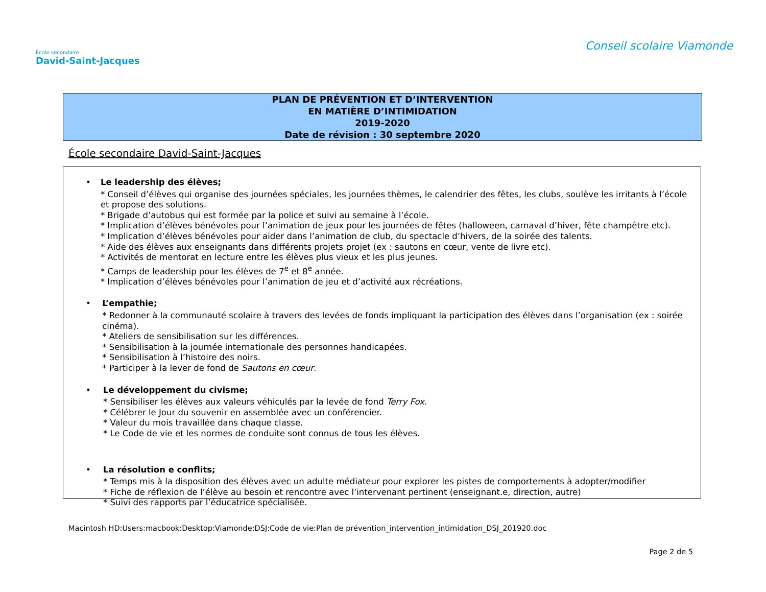École secondaire
David-Saint-Jacques
Conseil scolaire Viamonde
PLAN DE PRÉVENTION ET D’INTERVENTION
EN MATIÈRE D’INTIMIDATION
2019-2020
Date de révision : 30 septembre 2020
École secondaire David-Saint-Jacques
• Le leadership des élèves;
* Conseil d’élèves qui organise des journées spéciales, les journées thèmes, le calendrier des fêtes, les clubs, soulève les irritants à l’école et propose des solutions.
* Brigade d’autobus qui est formée par la police et suivi au semaine à l’école.
* Implication d’élèves bénévoles pour l’animation de jeux pour les journées de fêtes (halloween, carnaval d’hiver, fête champêtre etc).
* Implication d’élèves bénévoles pour aider dans l’animation de club, du spectacle d’hivers, de la soirée des talents.
* Aide des élèves aux enseignants dans différents projets projet (ex : sautons en cœur, vente de livre etc).
* Activités de mentorat en lecture entre les élèves plus vieux et les plus jeunes.
* Camps de leadership pour les élèves de 7<sup>e</sup> et 8<sup>e</sup> année.
* Implication d’élèves bénévoles pour l’animation de jeu et d’activité aux récréations.
• L’empathie;
* Redonner à la communauté scolaire à travers des levées de fonds impliquant la participation des élèves dans l’organisation (ex : soirée cinéma).
* Ateliers de sensibilisation sur les différences.
* Sensibilisation à la journée internationale des personnes handicapées.
* Sensibilisation à l’histoire des noirs.
* Participer à la lever de fond de Sautons en cœur.
• Le développement du civisme;
* Sensibiliser les élèves aux valeurs véhiculés par la levée de fond Terry Fox.
* Célébrer le Jour du souvenir en assemblée avec un conférencier.
* Valeur du mois travaillée dans chaque classe.
* Le Code de vie et les normes de conduite sont connus de tous les élèves.
• La résolution e conflits;
* Temps mis à la disposition des élèves avec un adulte médiateur pour explorer les pistes de comportements à adopter/modifier
* Fiche de réflexion de l’élève au besoin et rencontre avec l’intervenant pertinent (enseignant.e, direction, autre)
* Suivi des rapports par l’éducatrice spécialisée.
Macintosh HD:Users:macbook:Desktop:Viamonde:DSJ:Code de vie:Plan de prévention_intervention_intimidation_DSJ_201920.doc
Page 2 de 5